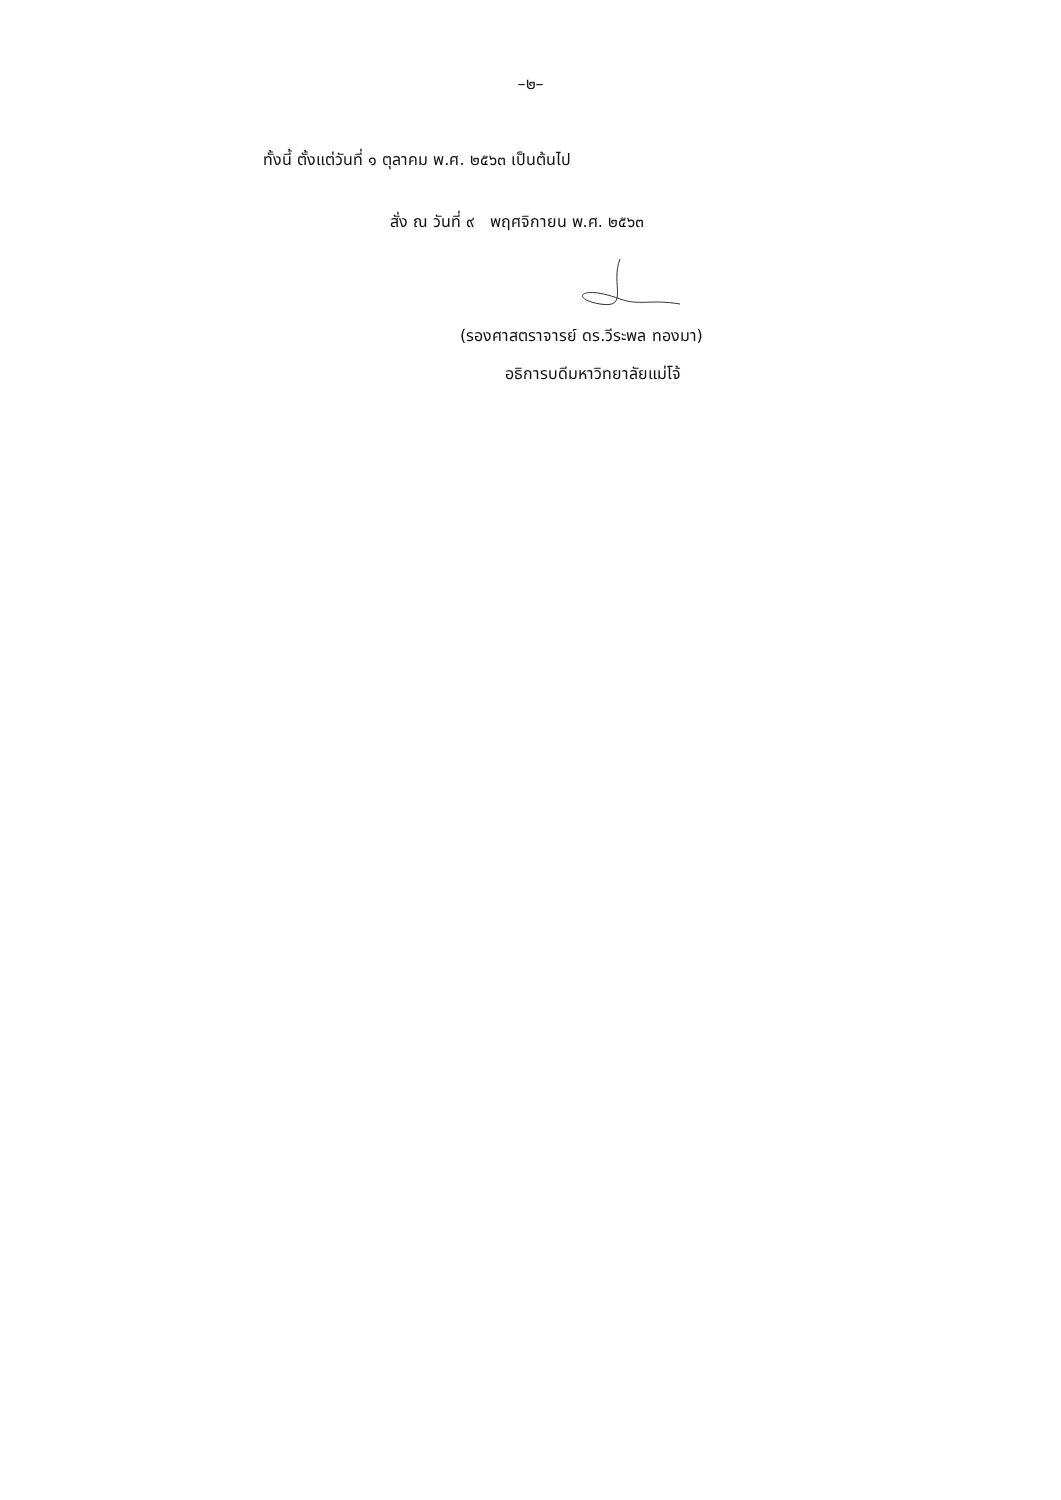–๒–
ทั้งนี้ ตั้งแต่วันที่ ๑ ตุลาคม พ.ศ. ๒๕๖๓ เป็นต้นไป
สั่ง ณ วันที่ ๙ พฤศจิกายน พ.ศ. ๒๕๖๓
(รองศาสตราจารย์ ดร.วีระพล ทองมา)
อธิการบดีมหาวิทยาลัยแม่โจ้